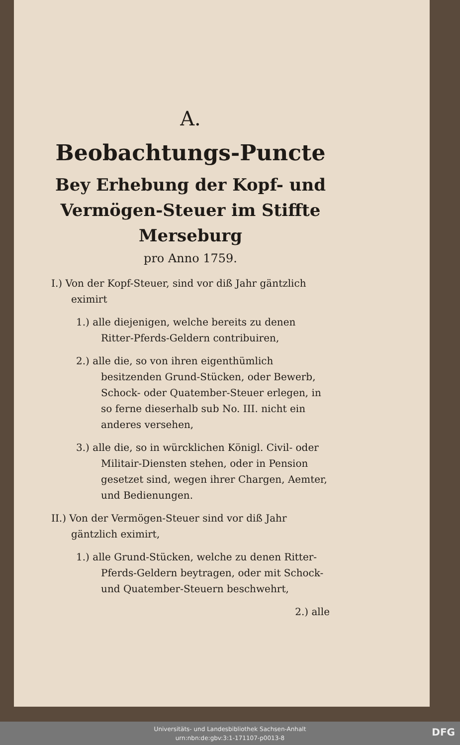A.
Beobachtungs-Puncte
Bey Erhebung der Kopf- und Vermögen-Steuer im Stiffte Merseburg
pro Anno 1759.
I.) Von der Kopf-Steuer, sind vor diß Jahr gäntzlich eximirt
1.) alle diejenigen, welche bereits zu denen Ritter-Pferds-Geldern contribuiren,
2.) alle die, so von ihren eigenthümlich besitzenden Grund-Stücken, oder Bewerb, Schock- oder Quatember-Steuer erlegen, in so ferne dieserhalb sub No. III. nicht ein anderes versehen,
3.) alle die, so in würcklichen Königl. Civil- oder Militair-Diensten stehen, oder in Pension gesetzet sind, wegen ihrer Chargen, Aemter, und Bedienungen.
II.) Von der Vermögen-Steuer sind vor diß Jahr gäntzlich eximirt,
1.) alle Grund-Stücken, welche zu denen Ritter-Pferds-Geldern beytragen, oder mit Schock- und Quatember-Steuern beschwehrt,
2.) alle
Universitäts- und Landesbibliothek Sachsen-Anhalt
urn:nbn:de:gbv:3:1-171107-p0013-8
DFG